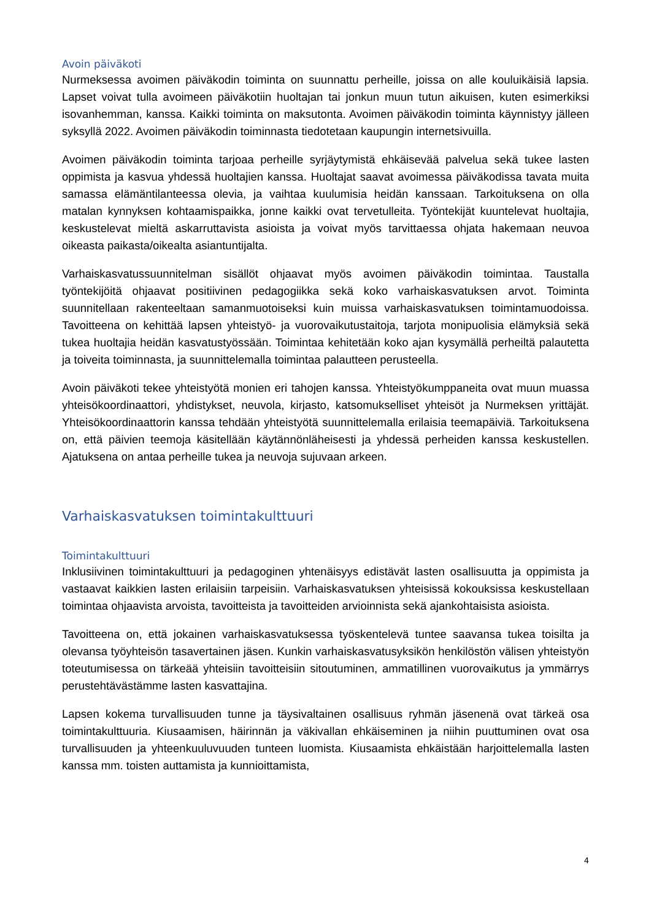Avoin päiväkoti
Nurmeksessa avoimen päiväkodin toiminta on suunnattu perheille, joissa on alle kouluikäisiä lapsia. Lapset voivat tulla avoimeen päiväkotiin huoltajan tai jonkun muun tutun aikuisen, kuten esimerkiksi isovanhemman, kanssa. Kaikki toiminta on maksutonta. Avoimen päiväkodin toiminta käynnistyy jälleen syksyllä 2022. Avoimen päiväkodin toiminnasta tiedotetaan kaupungin internetsivuilla.
Avoimen päiväkodin toiminta tarjoaa perheille syrjäytymistä ehkäisevää palvelua sekä tukee lasten oppimista ja kasvua yhdessä huoltajien kanssa. Huoltajat saavat avoimessa päiväkodissa tavata muita samassa elämäntilanteessa olevia, ja vaihtaa kuulumisia heidän kanssaan. Tarkoituksena on olla matalan kynnyksen kohtaamispaikka, jonne kaikki ovat tervetulleita. Työntekijät kuuntelevat huoltajia, keskustelevat mieltä askarruttavista asioista ja voivat myös tarvittaessa ohjata hakemaan neuvoa oikeasta paikasta/oikealta asiantuntijalta.
Varhaiskasvatussuunnitelman sisällöt ohjaavat myös avoimen päiväkodin toimintaa. Taustalla työntekijöitä ohjaavat positiivinen pedagogiikka sekä koko varhaiskasvatuksen arvot. Toiminta suunnitellaan rakenteeltaan samanmuotoiseksi kuin muissa varhaiskasvatuksen toimintamuodoissa. Tavoitteena on kehittää lapsen yhteistyö- ja vuorovaikutustaitoja, tarjota monipuolisia elämyksiä sekä tukea huoltajia heidän kasvatustyössään. Toimintaa kehitetään koko ajan kysymällä perheiltä palautetta ja toiveita toiminnasta, ja suunnittelemalla toimintaa palautteen perusteella.
Avoin päiväkoti tekee yhteistyötä monien eri tahojen kanssa. Yhteistyökumppaneita ovat muun muassa yhteisökoordinaattori, yhdistykset, neuvola, kirjasto, katsomukselliset yhteisöt ja Nurmeksen yrittäjät. Yhteisökoordinaattorin kanssa tehdään yhteistyötä suunnittelemalla erilaisia teemapäiviä. Tarkoituksena on, että päivien teemoja käsitellään käytännönläheisesti ja yhdessä perheiden kanssa keskustellen. Ajatuksena on antaa perheille tukea ja neuvoja sujuvaan arkeen.
Varhaiskasvatuksen toimintakulttuuri
Toimintakulttuuri
Inklusiivinen toimintakulttuuri ja pedagoginen yhtenäisyys edistävät lasten osallisuutta ja oppimista ja vastaavat kaikkien lasten erilaisiin tarpeisiin. Varhaiskasvatuksen yhteisissä kokouksissa keskustellaan toimintaa ohjaavista arvoista, tavoitteista ja tavoitteiden arvioinnista sekä ajankohtaisista asioista.
Tavoitteena on, että jokainen varhaiskasvatuksessa työskentelevä tuntee saavansa tukea toisilta ja olevansa työyhteisön tasavertainen jäsen. Kunkin varhaiskasvatusyksikön henkilöstön välisen yhteistyön toteutumisessa on tärkeää yhteisiin tavoitteisiin sitoutuminen, ammatillinen vuorovaikutus ja ymmärrys perustehtävästämme lasten kasvattajina.
Lapsen kokema turvallisuuden tunne ja täysivaltainen osallisuus ryhmän jäsenenä ovat tärkeä osa toimintakulttuuria. Kiusaamisen, häirinnän ja väkivallan ehkäiseminen ja niihin puuttuminen ovat osa turvallisuuden ja yhteenkuuluvuuden tunteen luomista. Kiusaamista ehkäistään harjoittelemalla lasten kanssa mm. toisten auttamista ja kunnioittamista,
4